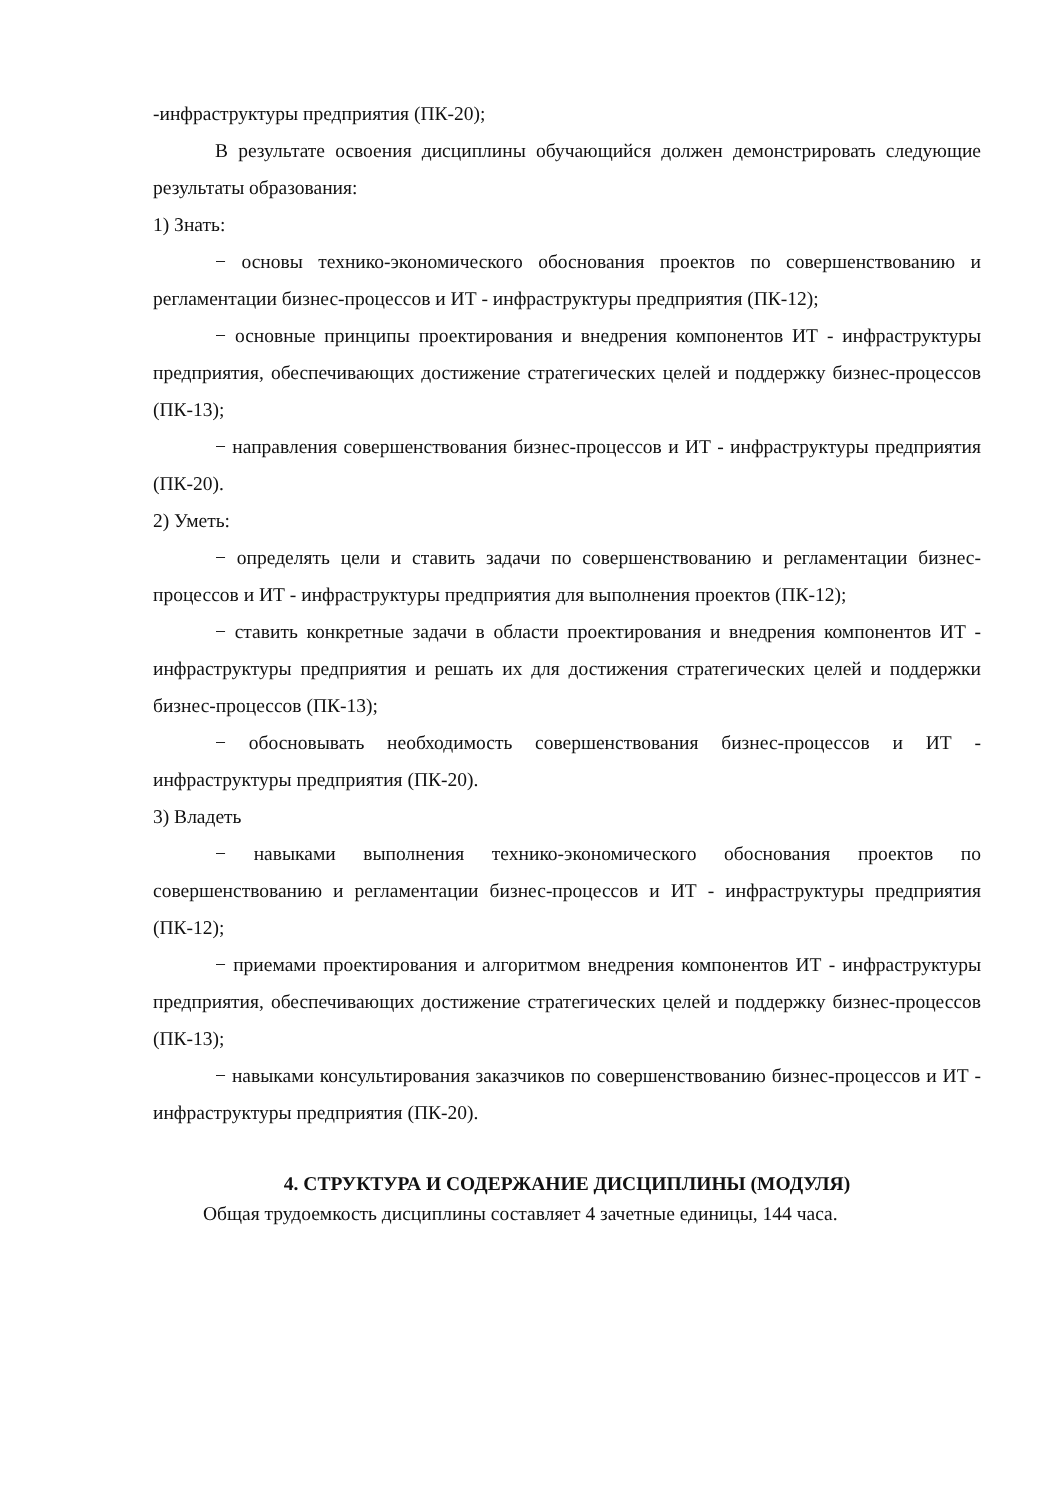-инфраструктуры предприятия (ПК-20);
В результате освоения дисциплины обучающийся должен демонстрировать следующие результаты образования:
1) Знать:
− основы технико-экономического обоснования проектов по совершенствованию и регламентации бизнес-процессов и ИТ - инфраструктуры предприятия (ПК-12);
− основные принципы проектирования и внедрения компонентов ИТ - инфраструктуры предприятия, обеспечивающих достижение стратегических целей и поддержку бизнес-процессов (ПК-13);
− направления совершенствования бизнес-процессов и ИТ - инфраструктуры предприятия (ПК-20).
2) Уметь:
− определять цели и ставить задачи по совершенствованию и регламентации бизнес-процессов и ИТ - инфраструктуры предприятия для выполнения проектов (ПК-12);
− ставить конкретные задачи в области проектирования и внедрения компонентов ИТ - инфраструктуры предприятия и решать их для достижения стратегических целей и поддержки бизнес-процессов (ПК-13);
− обосновывать необходимость совершенствования бизнес-процессов и ИТ - инфраструктуры предприятия (ПК-20).
3) Владеть
− навыками выполнения технико-экономического обоснования проектов по совершенствованию и регламентации бизнес-процессов и ИТ - инфраструктуры предприятия (ПК-12);
− приемами проектирования и алгоритмом внедрения компонентов ИТ - инфраструктуры предприятия, обеспечивающих достижение стратегических целей и поддержку бизнес-процессов (ПК-13);
− навыками консультирования заказчиков по совершенствованию бизнес-процессов и ИТ - инфраструктуры предприятия (ПК-20).
4. СТРУКТУРА И СОДЕРЖАНИЕ ДИСЦИПЛИНЫ (МОДУЛЯ)
Общая трудоемкость дисциплины составляет 4 зачетные единицы, 144 часа.